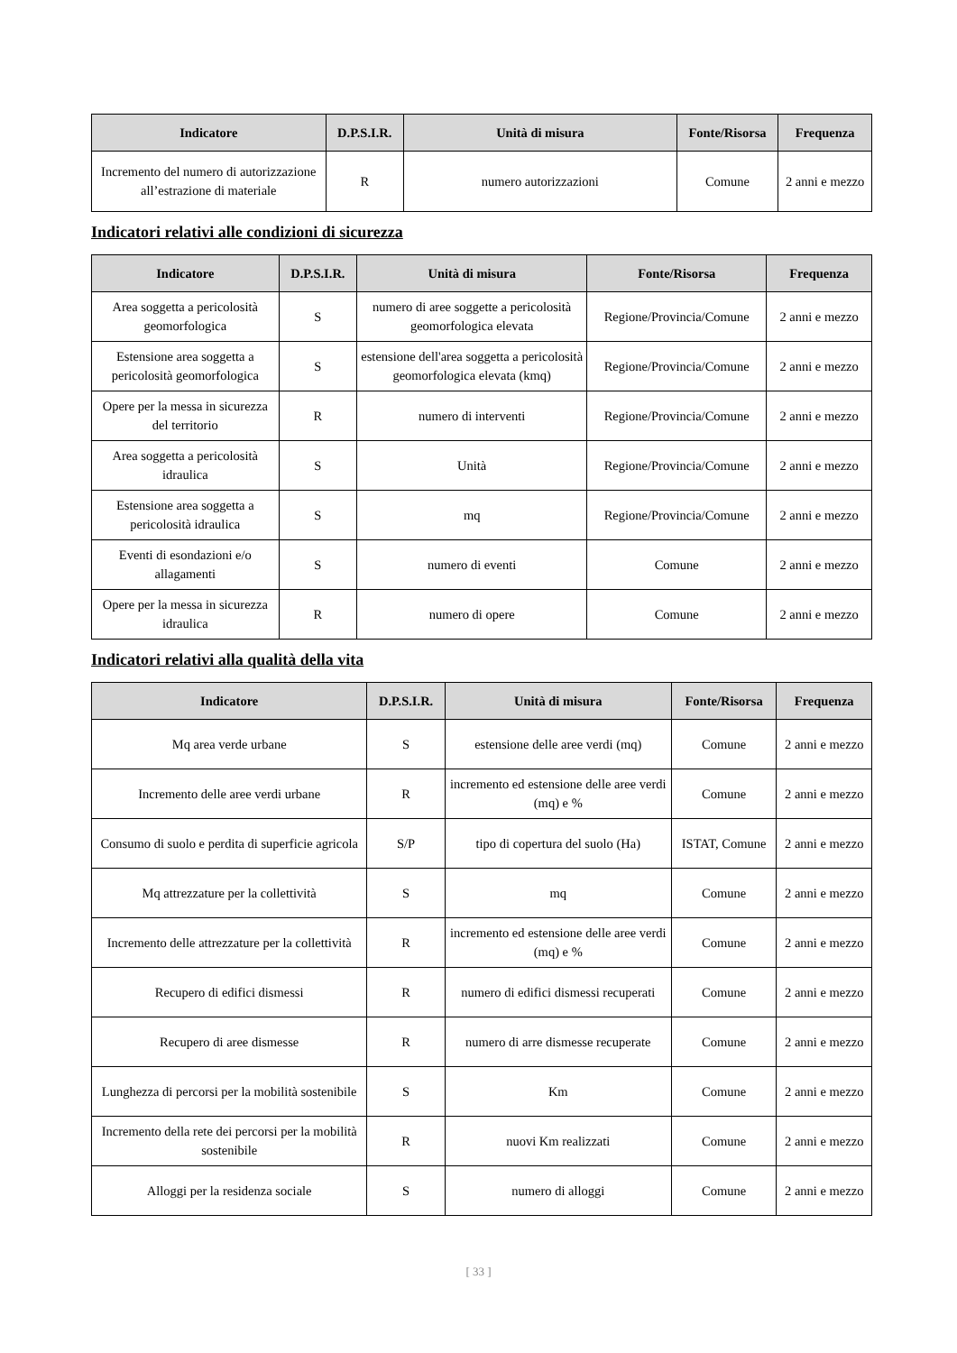| Indicatore | D.P.S.I.R. | Unità di misura | Fonte/Risorsa | Frequenza |
| --- | --- | --- | --- | --- |
| Incremento del numero di autorizzazione all’estrazione di materiale | R | numero autorizzazioni | Comune | 2 anni e mezzo |
Indicatori relativi alle condizioni di sicurezza
| Indicatore | D.P.S.I.R. | Unità di misura | Fonte/Risorsa | Frequenza |
| --- | --- | --- | --- | --- |
| Area soggetta a pericolosità geomorfologica | S | numero di aree soggette a pericolosità geomorfologica elevata | Regione/Provincia/Comune | 2 anni e mezzo |
| Estensione area soggetta a pericolosità geomorfologica | S | estensione dell'area soggetta a pericolosità geomorfologica elevata (kmq) | Regione/Provincia/Comune | 2 anni e mezzo |
| Opere per la messa in sicurezza del territorio | R | numero di interventi | Regione/Provincia/Comune | 2 anni e mezzo |
| Area soggetta a pericolosità idraulica | S | Unità | Regione/Provincia/Comune | 2 anni e mezzo |
| Estensione area soggetta a pericolosità idraulica | S | mq | Regione/Provincia/Comune | 2 anni e mezzo |
| Eventi di esondazioni e/o allagamenti | S | numero di eventi | Comune | 2 anni e mezzo |
| Opere per la messa in sicurezza idraulica | R | numero di opere | Comune | 2 anni e mezzo |
Indicatori relativi alla qualità della vita
| Indicatore | D.P.S.I.R. | Unità di misura | Fonte/Risorsa | Frequenza |
| --- | --- | --- | --- | --- |
| Mq area verde urbane | S | estensione delle aree verdi (mq) | Comune | 2 anni e mezzo |
| Incremento delle aree verdi urbane | R | incremento ed estensione delle aree verdi (mq) e % | Comune | 2 anni e mezzo |
| Consumo di suolo e perdita di superficie agricola | S/P | tipo di copertura del suolo (Ha) | ISTAT, Comune | 2 anni e mezzo |
| Mq attrezzature per la collettività | S | mq | Comune | 2 anni e mezzo |
| Incremento delle attrezzature per la collettività | R | incremento ed estensione delle aree verdi (mq) e % | Comune | 2 anni e mezzo |
| Recupero di edifici dismessi | R | numero di edifici dismessi recuperati | Comune | 2 anni e mezzo |
| Recupero di aree dismesse | R | numero di arre dismesse recuperate | Comune | 2 anni e mezzo |
| Lunghezza di percorsi per la mobilità sostenibile | S | Km | Comune | 2 anni e mezzo |
| Incremento della rete dei percorsi per la mobilità sostenibile | R | nuovi Km realizzati | Comune | 2 anni e mezzo |
| Alloggi per la residenza sociale | S | numero di alloggi | Comune | 2 anni e mezzo |
[ 33 ]